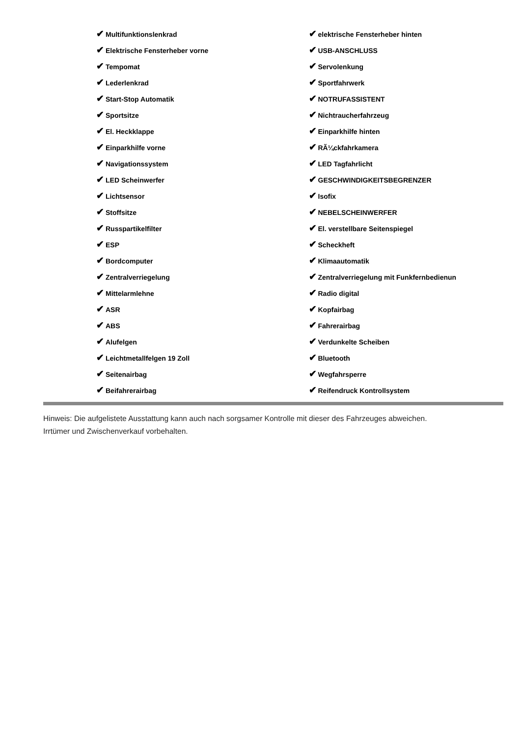✔ Multifunktionslenkrad
✔ Elektrische Fensterheber vorne
✔ Tempomat
✔ Lederlenkrad
✔ Start-Stop Automatik
✔ Sportsitze
✔ El. Heckklappe
✔ Einparkhilfe vorne
✔ Navigationssystem
✔ LED Scheinwerfer
✔ Lichtsensor
✔ Stoffsitze
✔ Russpartikelfilter
✔ ESP
✔ Bordcomputer
✔ Zentralverriegelung
✔ Mittelarmlehne
✔ ASR
✔ ABS
✔ Alufelgen
✔ Leichtmetallfelgen 19 Zoll
✔ Seitenairbag
✔ Beifahrerairbag
✔ elektrische Fensterheber hinten
✔ USB-ANSCHLUSS
✔ Servolenkung
✔ Sportfahrwerk
✔ NOTRUFASSISTENT
✔ Nichtraucherfahrzeug
✔ Einparkhilfe hinten
✔ RÃ¼ckfahrkamera
✔ LED Tagfahrlicht
✔ GESCHWINDIGKEITSBEGRENZER
✔ Isofix
✔ NEBELSCHEINWERFER
✔ El. verstellbare Seitenspiegel
✔ Scheckheft
✔ Klimaautomatik
✔ Zentralverriegelung mit Funkfernbedienun
✔ Radio digital
✔ Kopfairbag
✔ Fahrerairbag
✔ Verdunkelte Scheiben
✔ Bluetooth
✔ Wegfahrsperre
✔ Reifendruck Kontrollsystem
Hinweis: Die aufgelistete Ausstattung kann auch nach sorgsamer Kontrolle mit dieser des Fahrzeuges abweichen. Irrtümer und Zwischenverkauf vorbehalten.